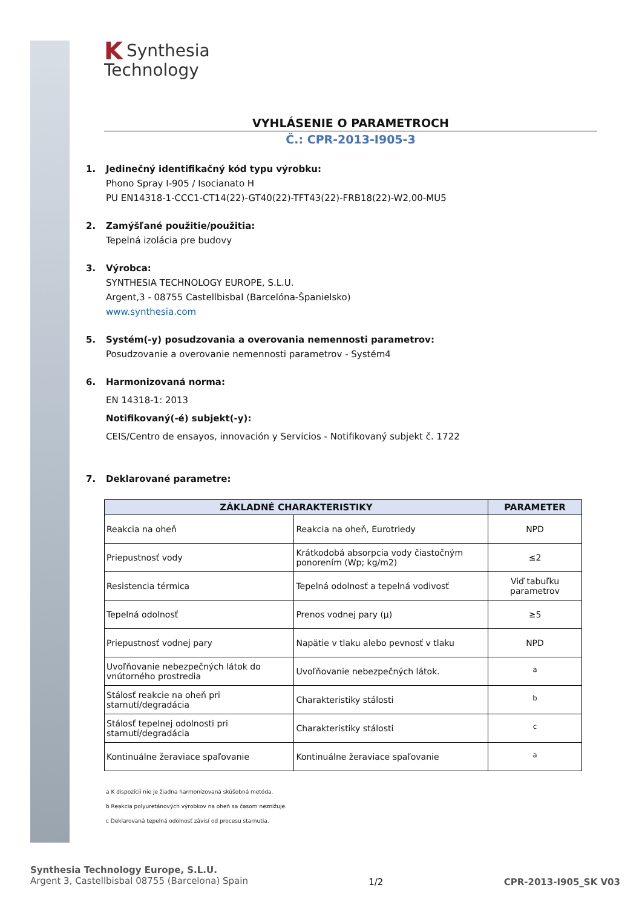KSynthesia
Technology
VYHLÁSENIE O PARAMETROCH
Č.: CPR-2013-I905-3
1. Jedinečný identifikačný kód typu výrobku:
Phono Spray I-905 / Isocianato H
PU EN14318-1-CCC1-CT14(22)-GT40(22)-TFT43(22)-FRB18(22)-W2,00-MU5
2. Zamýšľané použitie/použitia:
Tepelná izolácia pre budovy
3. Výrobca:
SYNTHESIA TECHNOLOGY EUROPE, S.L.U.
Argent,3 - 08755 Castellbisbal (Barcelóna-Španielsko)
www.synthesia.com
5. Systém(-y) posudzovania a overovania nemennosti parametrov:
Posudzovanie a overovanie nemennosti parametrov - Systém4
6. Harmonizovaná norma:
EN 14318-1: 2013
Notifikovaný(-é) subjekt(-y):
CEIS/Centro de ensayos, innovación y Servicios - Notifikovaný subjekt č. 1722
7. Deklarované parametre:
| ZÁKLADNÉ CHARAKTERISTIKY | | PARAMETER |
| --- | --- | --- |
| Reakcia na oheň | Reakcia na oheň, Eurotriedy | NPD |
| Priepustnosť vody | Krátkodobá absorpcia vody čiastočným ponorením (Wp; kg/m2) | ≤2 |
| Resistencia térmica | Tepelná odolnosť a tepelná vodivosť | Viď tabuľku parametrov |
| Tepelná odolnosť | Prenos vodnej pary (μ) | ≥5 |
| Priepustnosť vodnej pary | Napätie v tlaku alebo pevnosť v tlaku | NPD |
| Uvoľňovanie nebezpečných látok do vnútorného prostredia | Uvoľňovanie nebezpečných látok. | <sup>a</sup> |
| Stálosť reakcie na oheň pri starnutí/degradácia | Charakteristiky stálosti | <sup>b</sup> |
| Stálosť tepelnej odolnosti pri starnutí/degradácia | Charakteristiky stálosti | <sup>c</sup> |
| Kontinuálne žeraviace spaľovanie | Kontinuálne žeraviace spaľovanie | <sup>a</sup> |
a K dispozícii nie je žiadna harmonizovaná skúšobná metóda.
b Reakcia polyuretánových výrobkov na oheň sa časom neznižuje.
c Deklarovaná tepelná odolnosť závisí od procesu starnutia.
Synthesia Technology Europe, S.L.U.
Argent 3, Castellbisbal 08755 (Barcelona) Spain
1/2 CPR-2013-I905_SK V03